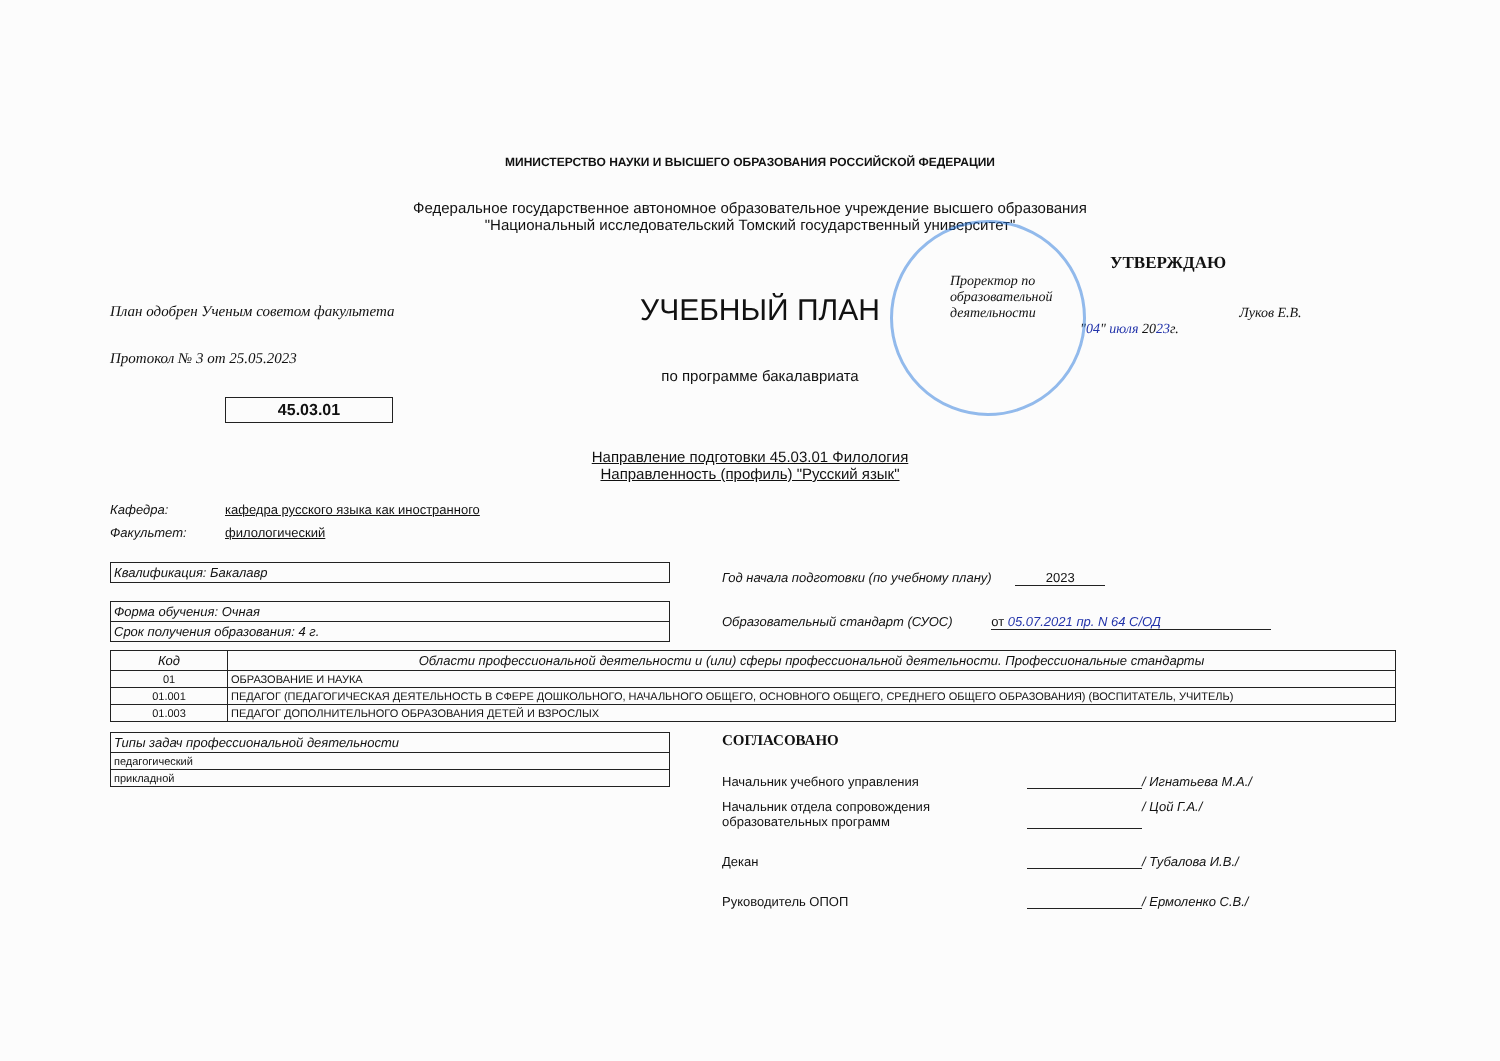МИНИСТЕРСТВО НАУКИ И ВЫСШЕГО ОБРАЗОВАНИЯ РОССИЙСКОЙ ФЕДЕРАЦИИ
Федеральное государственное автономное образовательное учреждение высшего образования
"Национальный исследовательский Томский государственный университет"
План одобрен Ученым советом факультета
Протокол № 3 от 25.05.2023
45.03.01
УЧЕБНЫЙ ПЛАН
по программе бакалавриата
УТВЕРЖДАЮ
Проректор по
образовательной
деятельности Луков Е.В.
"04" июля 2023г.
Направление подготовки 45.03.01 Филология
Направленность (профиль) "Русский язык"
Кафедра: кафедра русского языка как иностранного
Факультет: филологический
| Квалификация: Бакалавр |
| Форма обучения: Очная |
| Срок получения образования: 4 г. |
Год начала подготовки (по учебному плану) 2023
Образовательный стандарт (СУОС) от 05.07.2021 пр. N 64 С/ОД
| Код | Области профессиональной деятельности и (или) сферы профессиональной деятельности. Профессиональные стандарты |
| --- | --- |
| 01 | ОБРАЗОВАНИЕ И НАУКА |
| 01.001 | ПЕДАГОГ (ПЕДАГОГИЧЕСКАЯ ДЕЯТЕЛЬНОСТЬ В СФЕРЕ ДОШКОЛЬНОГО, НАЧАЛЬНОГО ОБЩЕГО, ОСНОВНОГО ОБЩЕГО, СРЕДНЕГО ОБЩЕГО ОБРАЗОВАНИЯ) (ВОСПИТАТЕЛЬ, УЧИТЕЛЬ) |
| 01.003 | ПЕДАГОГ ДОПОЛНИТЕЛЬНОГО ОБРАЗОВАНИЯ ДЕТЕЙ И ВЗРОСЛЫХ |
| Типы задач профессиональной деятельности |
| педагогический |
| прикладной |
СОГЛАСОВАНО
Начальник учебного управления / Игнатьева М.А./
Начальник отдела сопровождения
образовательных программ / Цой Г.А./
Декан / Тубалова И.В./
Руководитель ОПОП / Ермоленко С.В./